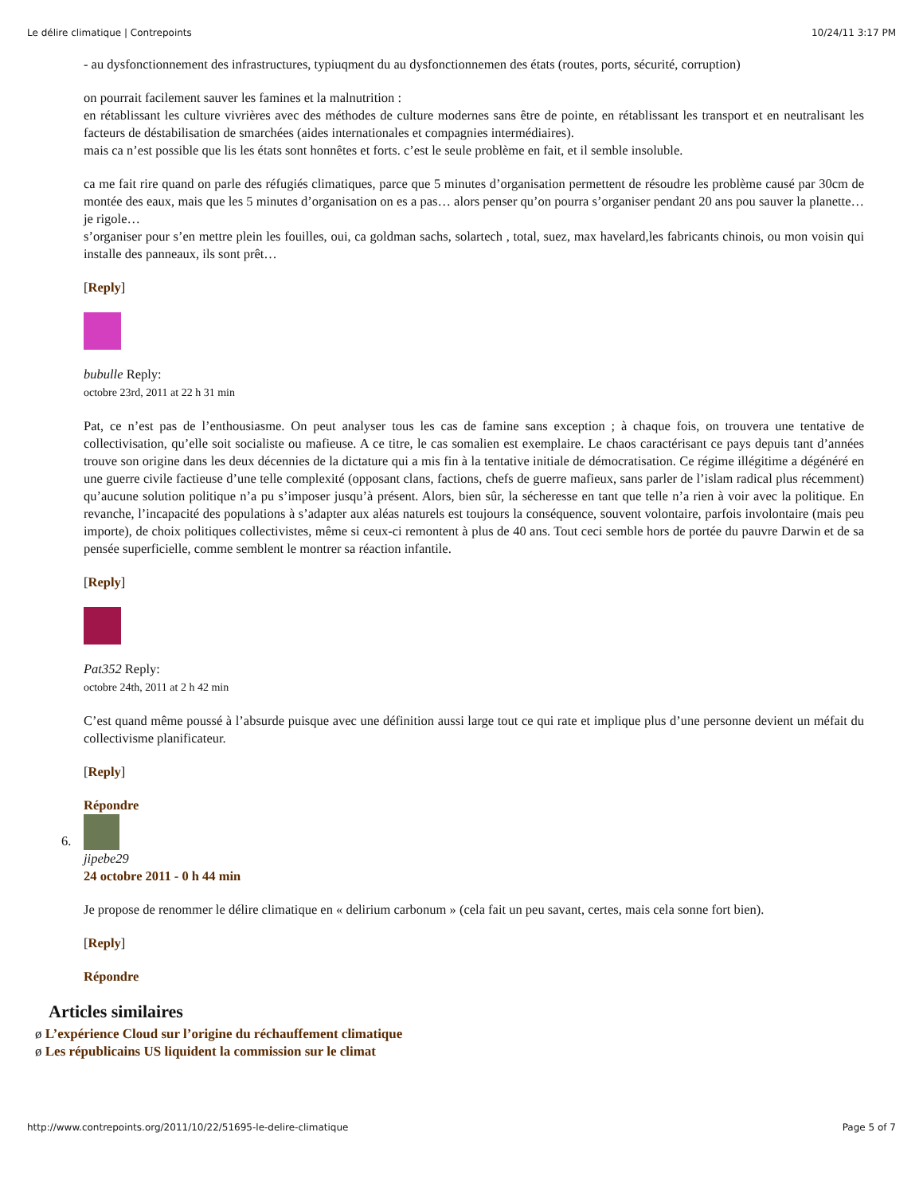Le délire climatique | Contrepoints 10/24/11 3:17 PM
- au dysfonctionnement des infrastructures, typiuqment du au dysfonctionnemen des états (routes, ports, sécurité, corruption)
on pourrait facilement sauver les famines et la malnutrition :
en rétablissant les culture vivrières avec des méthodes de culture modernes sans être de pointe, en rétablissant les transport et en neutralisant les facteurs de déstabilisation de smarchées (aides internationales et compagnies intermédiaires).
mais ca n’est possible que lis les états sont honnêtes et forts. c’est le seule problème en fait, et il semble insoluble.
ca me fait rire quand on parle des réfugiés climatiques, parce que 5 minutes d’organisation permettent de résoudre les problème causé par 30cm de montée des eaux, mais que les 5 minutes d’organisation on es a pas… alors penser qu’on pourra s’organiser pendant 20 ans pou sauver la planette… je rigole…
s’organiser pour s’en mettre plein les fouilles, oui, ca goldman sachs, solartech , total, suez, max havelard,les fabricants chinois, ou mon voisin qui installe des panneaux, ils sont prêt…
[Reply]
bubulle Reply:
octobre 23rd, 2011 at 22 h 31 min
Pat, ce n’est pas de l’enthousiasme. On peut analyser tous les cas de famine sans exception ; à chaque fois, on trouvera une tentative de collectivisation, qu’elle soit socialiste ou mafieuse. A ce titre, le cas somalien est exemplaire. Le chaos caractérisant ce pays depuis tant d’années trouve son origine dans les deux décennies de la dictature qui a mis fin à la tentative initiale de démocratisation. Ce régime illégitime a dégénéré en une guerre civile factieuse d’une telle complexité (opposant clans, factions, chefs de guerre mafieux, sans parler de l’islam radical plus récemment) qu’aucune solution politique n’a pu s’imposer jusqu’à présent. Alors, bien sûr, la sécheresse en tant que telle n’a rien à voir avec la politique. En revanche, l’incapacité des populations à s’adapter aux aléas naturels est toujours la conséquence, souvent volontaire, parfois involontaire (mais peu importe), de choix politiques collectivistes, même si ceux-ci remontent à plus de 40 ans. Tout ceci semble hors de portée du pauvre Darwin et de sa pensée superficielle, comme semblent le montrer sa réaction infantile.
[Reply]
Pat352 Reply:
octobre 24th, 2011 at 2 h 42 min
C’est quand même poussé à l’absurde puisque avec une définition aussi large tout ce qui rate et implique plus d’une personne devient un méfait du collectivisme planificateur.
[Reply]
Répondre
6.
jipebe29
24 octobre 2011 - 0 h 44 min
Je propose de renommer le délire climatique en « delirium carbonum » (cela fait un peu savant, certes, mais cela sonne fort bien).
[Reply]
Répondre
Articles similaires
ø L’expérience Cloud sur l’origine du réchauffement climatique
ø Les républicains US liquident la commission sur le climat
http://www.contrepoints.org/2011/10/22/51695-le-delire-climatique Page 5 of 7